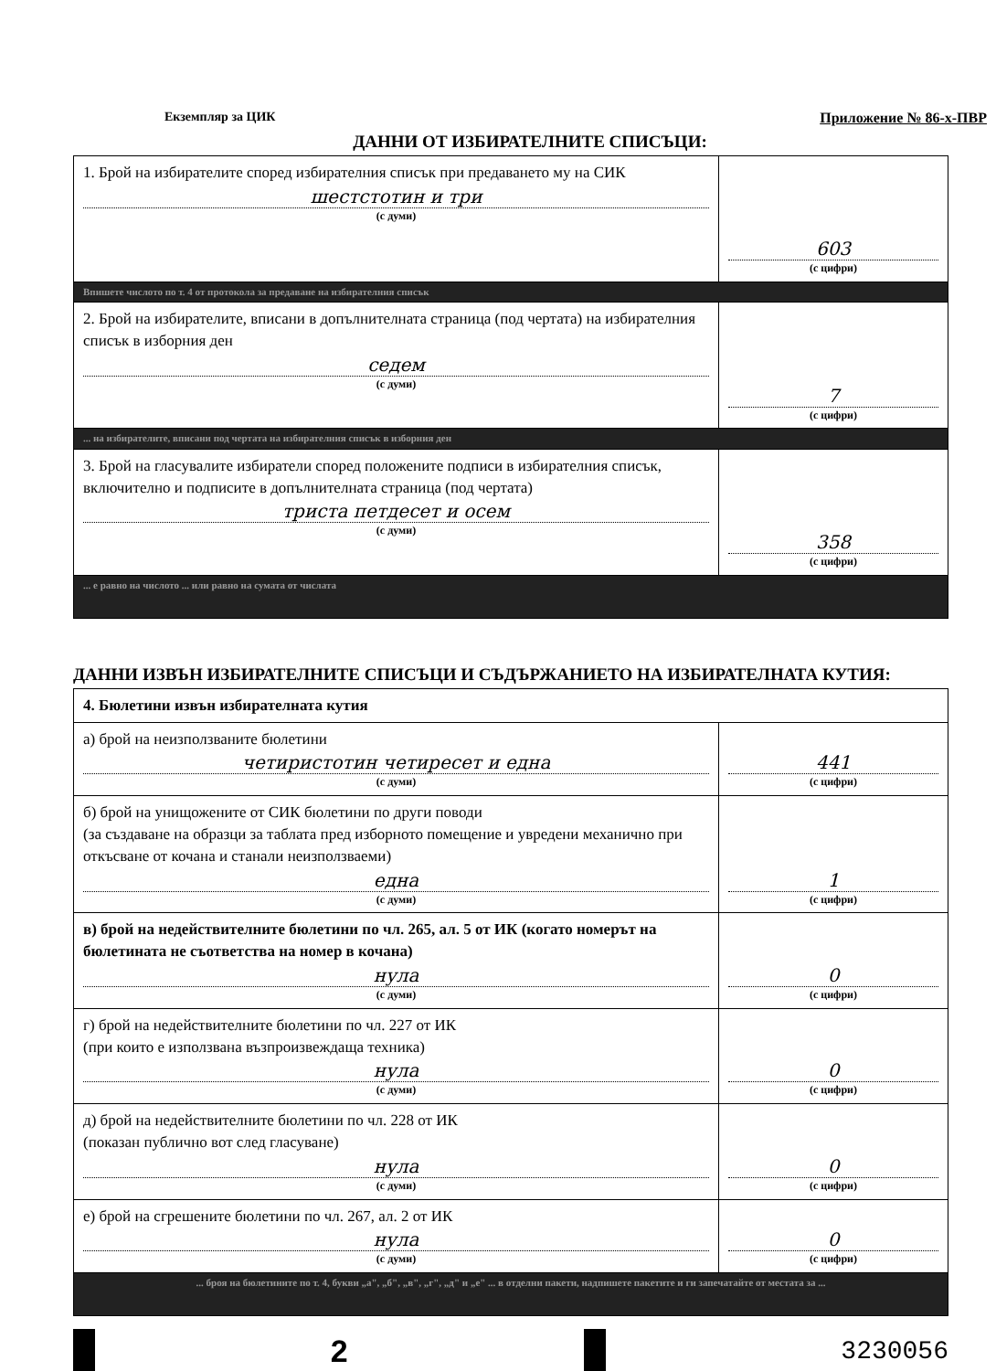Екземпляр за ЦИК Приложение № 86-х-ПВР
ДАННИ ОТ ИЗБИРАТЕЛНИТЕ СПИСЪЦИ:
| 1. Брой на избирателите според избирателния списък при предаването му на СИК шестстотин и три (с думи) | 603 (с цифри) |
| Впишете числото по т. 4 от протокола за предаване на избирателния списък | |
| 2. Брой на избирателите, вписани в допълнителната страница (под чертата) на избирателния списък в изборния ден седем (с думи) | 7 (с цифри) |
| ... на избирателите, вписани под чертата на избирателния списък в изборния ден | |
| 3. Брой на гласувалите избиратели според положените подписи в избирателния списък, включително и подписите в допълнителната страница (под чертата) триста петдесет и осем (с думи) | 358 (с цифри) |
| ... е равно на числото ... или равно на сумата от числата | |
ДАННИ ИЗВЪН ИЗБИРАТЕЛНИТЕ СПИСЪЦИ И СЪДЪРЖАНИЕТО НА ИЗБИРАТЕЛНАТА КУТИЯ:
| 4. Бюлетини извън избирателната кутия | |
| а) брой на неизползваните бюлетини четиристотин четиресет и една (с думи) | 441 (с цифри) |
| б) брой на унищожените от СИК бюлетини по други поводи (за създаване на образци за таблата пред изборното помещение и увредени механично при откъсване от кочана и станали неизползваеми) една (с думи) | 1 (с цифри) |
| в) брой на недействителните бюлетини по чл. 265, ал. 5 от ИК (когато номерът на бюлетината не съответства на номер в кочана) нула (с думи) | 0 (с цифри) |
| г) брой на недействителните бюлетини по чл. 227 от ИК (при които е използвана възпроизвеждаща техника) нула (с думи) | 0 (с цифри) |
| д) брой на недействителните бюлетини по чл. 228 от ИК (показан публично вот след гласуване) нула (с думи) | 0 (с цифри) |
| е) брой на сгрешените бюлетини по чл. 267, ал. 2 от ИК нула (с думи) | 0 (с цифри) |
| ... броя на бюлетините по т. 4, букви „а", „б", „в", „г", „д" и „е" ... в отделни пакети, надпишете пакетите и ги запечатайте от местата за ... | |
2
3230056